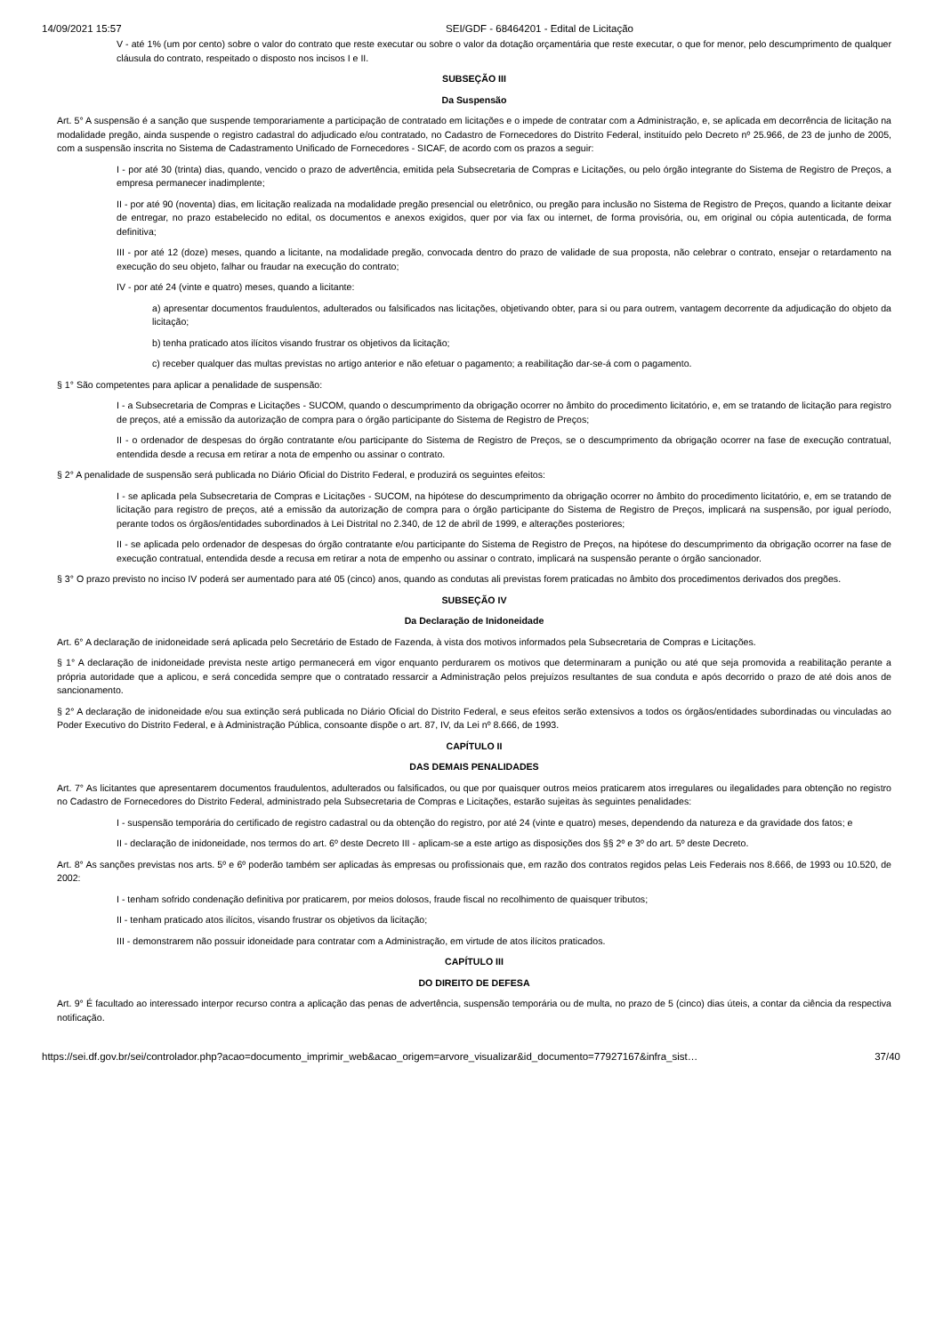14/09/2021 15:57 SEI/GDF - 68464201 - Edital de Licitação
V - até 1% (um por cento) sobre o valor do contrato que reste executar ou sobre o valor da dotação orçamentária que reste executar, o que for menor, pelo descumprimento de qualquer cláusula do contrato, respeitado o disposto nos incisos I e II.
SUBSEÇÃO III
Da Suspensão
Art. 5° A suspensão é a sanção que suspende temporariamente a participação de contratado em licitações e o impede de contratar com a Administração, e, se aplicada em decorrência de licitação na modalidade pregão, ainda suspende o registro cadastral do adjudicado e/ou contratado, no Cadastro de Fornecedores do Distrito Federal, instituído pelo Decreto nº 25.966, de 23 de junho de 2005, com a suspensão inscrita no Sistema de Cadastramento Unificado de Fornecedores - SICAF, de acordo com os prazos a seguir:
I - por até 30 (trinta) dias, quando, vencido o prazo de advertência, emitida pela Subsecretaria de Compras e Licitações, ou pelo órgão integrante do Sistema de Registro de Preços, a empresa permanecer inadimplente;
II - por até 90 (noventa) dias, em licitação realizada na modalidade pregão presencial ou eletrônico, ou pregão para inclusão no Sistema de Registro de Preços, quando a licitante deixar de entregar, no prazo estabelecido no edital, os documentos e anexos exigidos, quer por via fax ou internet, de forma provisória, ou, em original ou cópia autenticada, de forma definitiva;
III - por até 12 (doze) meses, quando a licitante, na modalidade pregão, convocada dentro do prazo de validade de sua proposta, não celebrar o contrato, ensejar o retardamento na execução do seu objeto, falhar ou fraudar na execução do contrato;
IV - por até 24 (vinte e quatro) meses, quando a licitante:
a) apresentar documentos fraudulentos, adulterados ou falsificados nas licitações, objetivando obter, para si ou para outrem, vantagem decorrente da adjudicação do objeto da licitação;
b) tenha praticado atos ilícitos visando frustrar os objetivos da licitação;
c) receber qualquer das multas previstas no artigo anterior e não efetuar o pagamento; a reabilitação dar-se-á com o pagamento.
§ 1° São competentes para aplicar a penalidade de suspensão:
I - a Subsecretaria de Compras e Licitações - SUCOM, quando o descumprimento da obrigação ocorrer no âmbito do procedimento licitatório, e, em se tratando de licitação para registro de preços, até a emissão da autorização de compra para o órgão participante do Sistema de Registro de Preços;
II - o ordenador de despesas do órgão contratante e/ou participante do Sistema de Registro de Preços, se o descumprimento da obrigação ocorrer na fase de execução contratual, entendida desde a recusa em retirar a nota de empenho ou assinar o contrato.
§ 2° A penalidade de suspensão será publicada no Diário Oficial do Distrito Federal, e produzirá os seguintes efeitos:
I - se aplicada pela Subsecretaria de Compras e Licitações - SUCOM, na hipótese do descumprimento da obrigação ocorrer no âmbito do procedimento licitatório, e, em se tratando de licitação para registro de preços, até a emissão da autorização de compra para o órgão participante do Sistema de Registro de Preços, implicará na suspensão, por igual período, perante todos os órgãos/entidades subordinados à Lei Distrital no 2.340, de 12 de abril de 1999, e alterações posteriores;
II - se aplicada pelo ordenador de despesas do órgão contratante e/ou participante do Sistema de Registro de Preços, na hipótese do descumprimento da obrigação ocorrer na fase de execução contratual, entendida desde a recusa em retirar a nota de empenho ou assinar o contrato, implicará na suspensão perante o órgão sancionador.
§ 3° O prazo previsto no inciso IV poderá ser aumentado para até 05 (cinco) anos, quando as condutas ali previstas forem praticadas no âmbito dos procedimentos derivados dos pregões.
SUBSEÇÃO IV
Da Declaração de Inidoneidade
Art. 6° A declaração de inidoneidade será aplicada pelo Secretário de Estado de Fazenda, à vista dos motivos informados pela Subsecretaria de Compras e Licitações.
§ 1° A declaração de inidoneidade prevista neste artigo permanecerá em vigor enquanto perdurarem os motivos que determinaram a punição ou até que seja promovida a reabilitação perante a própria autoridade que a aplicou, e será concedida sempre que o contratado ressarcir a Administração pelos prejuízos resultantes de sua conduta e após decorrido o prazo de até dois anos de sancionamento.
§ 2° A declaração de inidoneidade e/ou sua extinção será publicada no Diário Oficial do Distrito Federal, e seus efeitos serão extensivos a todos os órgãos/entidades subordinadas ou vinculadas ao Poder Executivo do Distrito Federal, e à Administração Pública, consoante dispõe o art. 87, IV, da Lei nº 8.666, de 1993.
CAPÍTULO II
DAS DEMAIS PENALIDADES
Art. 7° As licitantes que apresentarem documentos fraudulentos, adulterados ou falsificados, ou que por quaisquer outros meios praticarem atos irregulares ou ilegalidades para obtenção no registro no Cadastro de Fornecedores do Distrito Federal, administrado pela Subsecretaria de Compras e Licitações, estarão sujeitas às seguintes penalidades:
I - suspensão temporária do certificado de registro cadastral ou da obtenção do registro, por até 24 (vinte e quatro) meses, dependendo da natureza e da gravidade dos fatos; e
II - declaração de inidoneidade, nos termos do art. 6º deste Decreto III - aplicam-se a este artigo as disposições dos §§ 2º e 3º do art. 5º deste Decreto.
Art. 8° As sanções previstas nos arts. 5º e 6º poderão também ser aplicadas às empresas ou profissionais que, em razão dos contratos regidos pelas Leis Federais nos 8.666, de 1993 ou 10.520, de 2002:
I - tenham sofrido condenação definitiva por praticarem, por meios dolosos, fraude fiscal no recolhimento de quaisquer tributos;
II - tenham praticado atos ilícitos, visando frustrar os objetivos da licitação;
III - demonstrarem não possuir idoneidade para contratar com a Administração, em virtude de atos ilícitos praticados.
CAPÍTULO III
DO DIREITO DE DEFESA
Art. 9° É facultado ao interessado interpor recurso contra a aplicação das penas de advertência, suspensão temporária ou de multa, no prazo de 5 (cinco) dias úteis, a contar da ciência da respectiva notificação.
https://sei.df.gov.br/sei/controlador.php?acao=documento_imprimir_web&acao_origem=arvore_visualizar&id_documento=77927167&infra_sist… 37/40